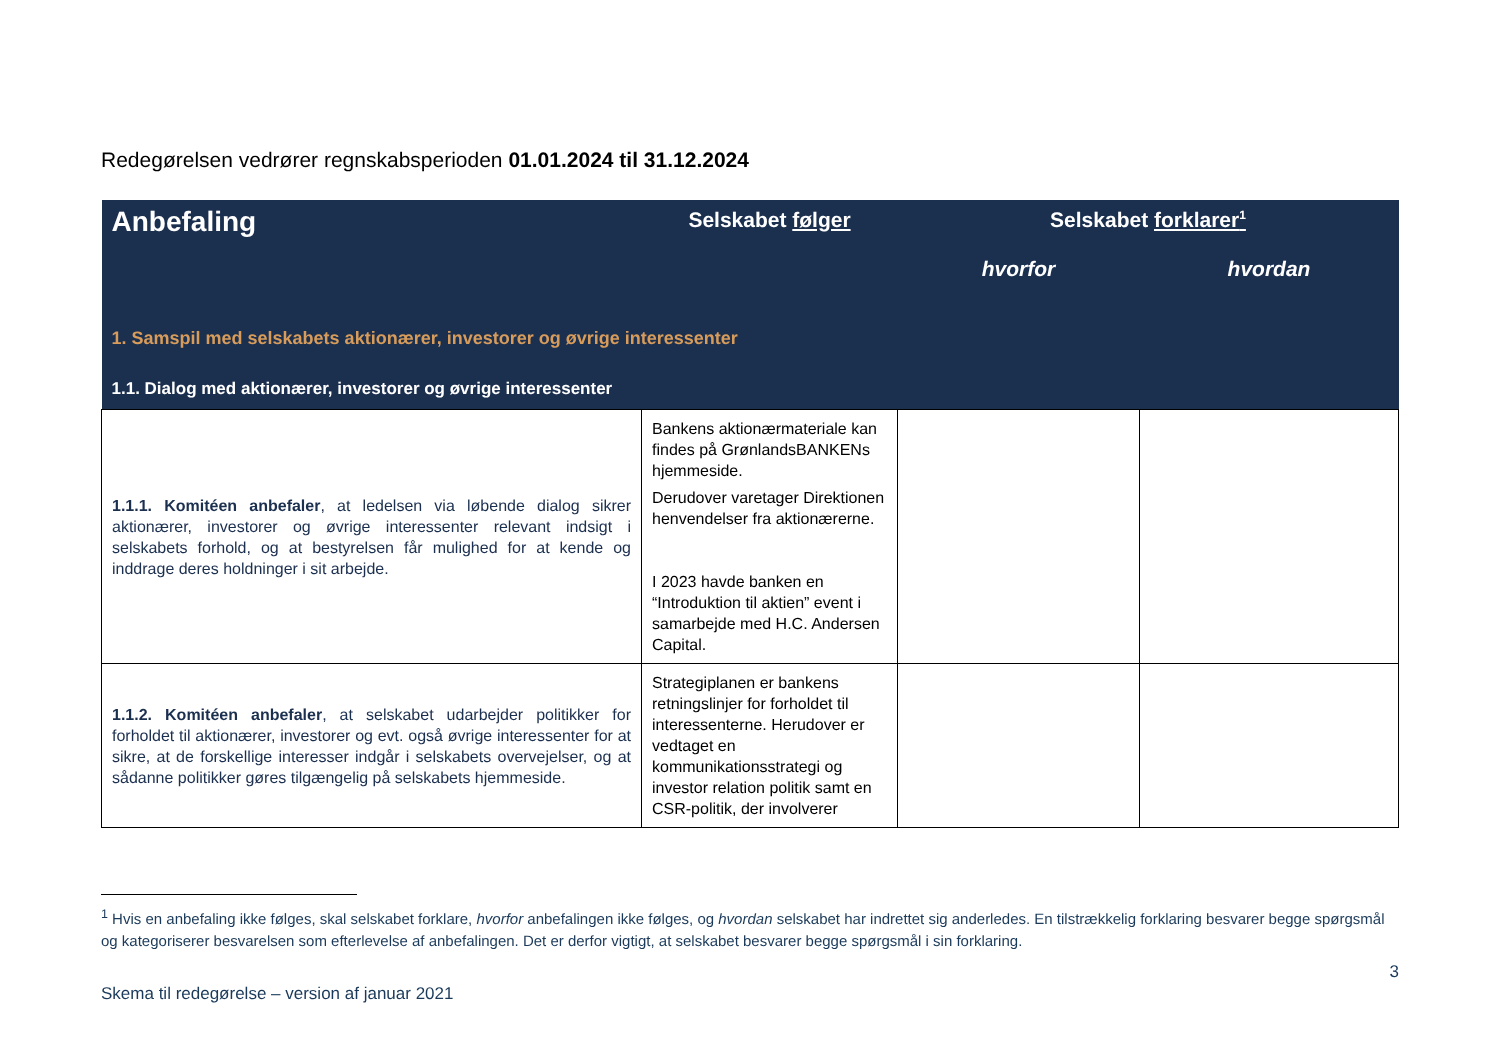Redegørelsen vedrører regnskabsperioden 01.01.2024 til 31.12.2024
| Anbefaling | Selskabet følger | Selskabet forklarer<sup>1</sup> | |
| --- | --- | --- | --- |
| | | hvorfor | hvordan |
| 1. Samspil med selskabets aktionærer, investorer og øvrige interessenter | | | |
| 1.1. Dialog med aktionærer, investorer og øvrige interessenter | | | |
| 1.1.1. Komitéen anbefaler , at ledelsen via løbende dialog sikrer aktionærer, investorer og øvrige interessenter relevant indsigt i selskabets forhold, og at bestyrelsen får mulighed for at kende og inddrage deres holdninger i sit arbejde. | Bankens aktionærmateriale kan findes på GrønlandsBANKENs hjemmeside. Derudover varetager Direktionen henvendelser fra aktionærerne. I 2023 havde banken en “Introduktion til aktien” event i samarbejde med H.C. Andersen Capital. | | |
| 1.1.2. Komitéen anbefaler , at selskabet udarbejder politikker for forholdet til aktionærer, investorer og evt. også øvrige interessenter for at sikre, at de forskellige interesser indgår i selskabets overvejelser, og at sådanne politikker gøres tilgængelig på selskabets hjemmeside. | Strategiplanen er bankens retningslinjer for forholdet til interessenterne. Herudover er vedtaget en kommunikationsstrategi og investor relation politik samt en CSR-politik, der involverer | | |
<sup>1</sup> Hvis en anbefaling ikke følges, skal selskabet forklare, hvorfor anbefalingen ikke følges, og hvordan selskabet har indrettet sig anderledes. En tilstrækkelig forklaring besvarer begge spørgsmål og kategoriserer besvarelsen som efterlevelse af anbefalingen. Det er derfor vigtigt, at selskabet besvarer begge spørgsmål i sin forklaring.
Skema til redegørelse – version af januar 2021 3